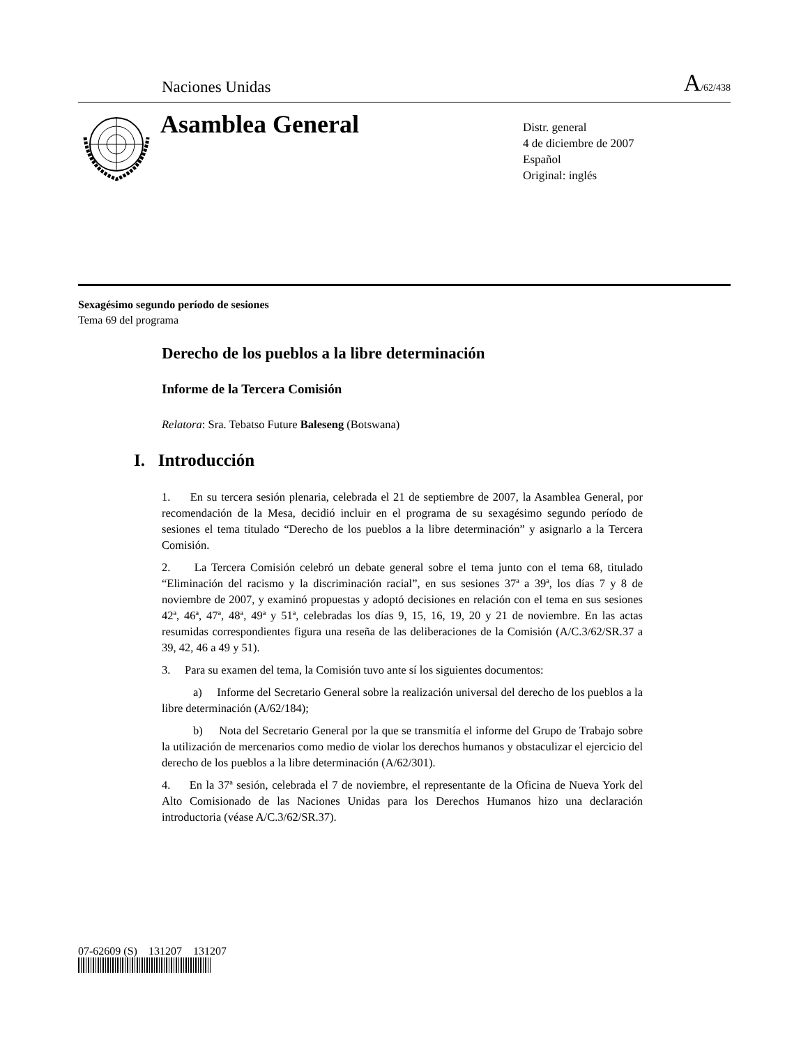Naciones Unidas A/62/438
Asamblea General
Distr. general
4 de diciembre de 2007
Español
Original: inglés
Sexagésimo segundo período de sesiones
Tema 69 del programa
Derecho de los pueblos a la libre determinación
Informe de la Tercera Comisión
Relatora: Sra. Tebatso Future Baleseng (Botswana)
I. Introducción
1. En su tercera sesión plenaria, celebrada el 21 de septiembre de 2007, la Asamblea General, por recomendación de la Mesa, decidió incluir en el programa de su sexagésimo segundo período de sesiones el tema titulado “Derecho de los pueblos a la libre determinación” y asignarlo a la Tercera Comisión.
2. La Tercera Comisión celebró un debate general sobre el tema junto con el tema 68, titulado “Eliminación del racismo y la discriminación racial”, en sus sesiones 37ª a 39ª, los días 7 y 8 de noviembre de 2007, y examinó propuestas y adoptó decisiones en relación con el tema en sus sesiones 42ª, 46ª, 47ª, 48ª, 49ª y 51ª, celebradas los días 9, 15, 16, 19, 20 y 21 de noviembre. En las actas resumidas correspondientes figura una reseña de las deliberaciones de la Comisión (A/C.3/62/SR.37 a 39, 42, 46 a 49 y 51).
3. Para su examen del tema, la Comisión tuvo ante sí los siguientes documentos:
a) Informe del Secretario General sobre la realización universal del derecho de los pueblos a la libre determinación (A/62/184);
b) Nota del Secretario General por la que se transmitía el informe del Grupo de Trabajo sobre la utilización de mercenarios como medio de violar los derechos humanos y obstaculizar el ejercicio del derecho de los pueblos a la libre determinación (A/62/301).
4. En la 37ª sesión, celebrada el 7 de noviembre, el representante de la Oficina de Nueva York del Alto Comisionado de las Naciones Unidas para los Derechos Humanos hizo una declaración introductoria (véase A/C.3/62/SR.37).
07-62609 (S) 131207 131207